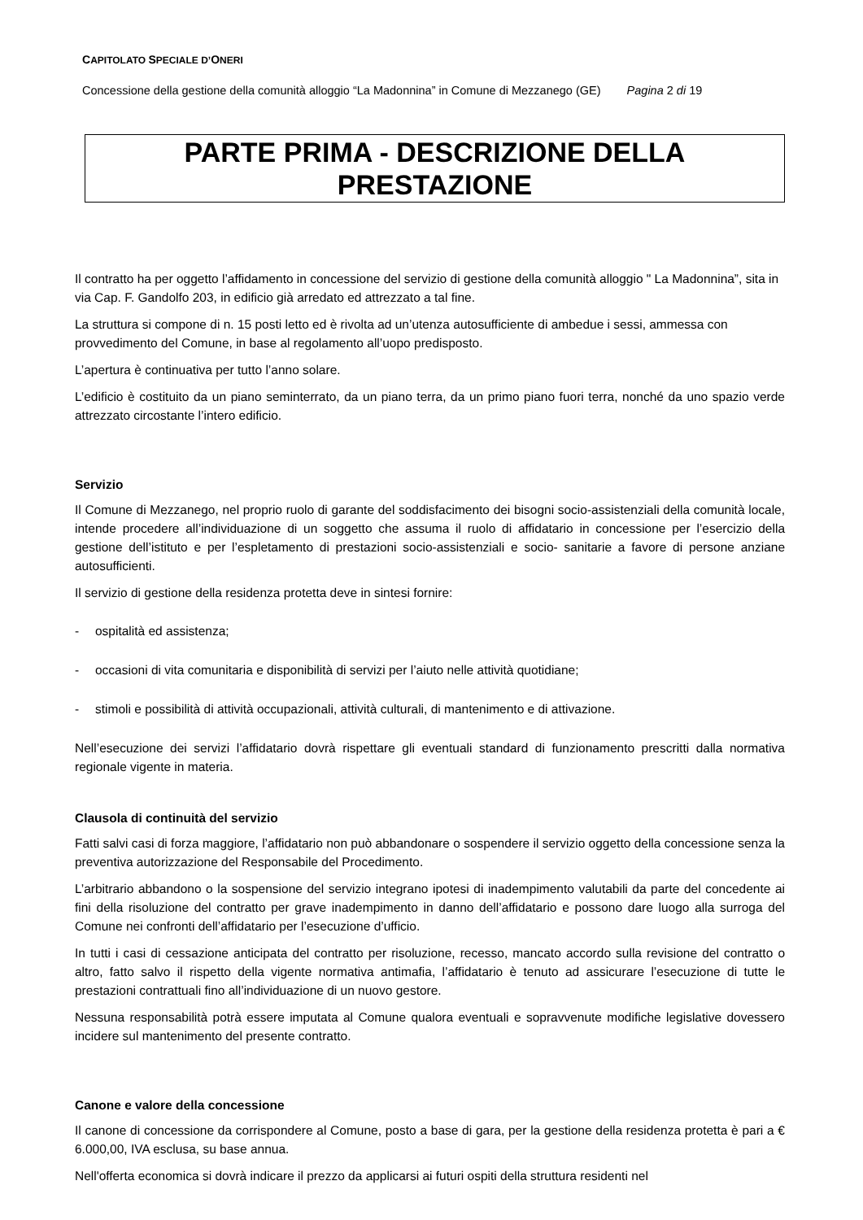CAPITOLATO SPECIALE D’ONERI
Concessione della gestione della comunità alloggio “La Madonnina” in Comune di Mezzanego (GE) Pagina 2 di 19
PARTE PRIMA - DESCRIZIONE DELLA PRESTAZIONE
Il contratto ha per oggetto l’affidamento in concessione del servizio di gestione della comunità alloggio " La Madonnina”, sita in via Cap. F. Gandolfo 203, in edificio già arredato ed attrezzato a tal fine.
La struttura si compone di n. 15 posti letto ed è rivolta ad un’utenza autosufficiente di ambedue i sessi, ammessa con provvedimento del Comune, in base al regolamento all’uopo predisposto.
L’apertura è continuativa per tutto l’anno solare.
L’edificio è costituito da un piano seminterrato, da un piano terra, da un primo piano fuori terra, nonché da uno spazio verde attrezzato circostante l’intero edificio.
Servizio
Il Comune di Mezzanego, nel proprio ruolo di garante del soddisfacimento dei bisogni socio-assistenziali della comunità locale, intende procedere all’individuazione di un soggetto che assuma il ruolo di affidatario in concessione per l’esercizio della gestione dell’istituto e per l’espletamento di prestazioni socio-assistenziali e socio- sanitarie a favore di persone anziane autosufficienti.
Il servizio di gestione della residenza protetta deve in sintesi fornire:
- ospitalità ed assistenza;
- occasioni di vita comunitaria e disponibilità di servizi per l’aiuto nelle attività quotidiane;
- stimoli e possibilità di attività occupazionali, attività culturali, di mantenimento e di attivazione.
Nell’esecuzione dei servizi l’affidatario dovrà rispettare gli eventuali standard di funzionamento prescritti dalla normativa regionale vigente in materia.
Clausola di continuità del servizio
Fatti salvi casi di forza maggiore, l’affidatario non può abbandonare o sospendere il servizio oggetto della concessione senza la preventiva autorizzazione del Responsabile del Procedimento.
L’arbitrario abbandono o la sospensione del servizio integrano ipotesi di inadempimento valutabili da parte del concedente ai fini della risoluzione del contratto per grave inadempimento in danno dell’affidatario e possono dare luogo alla surroga del Comune nei confronti dell’affidatario per l’esecuzione d’ufficio.
In tutti i casi di cessazione anticipata del contratto per risoluzione, recesso, mancato accordo sulla revisione del contratto o altro, fatto salvo il rispetto della vigente normativa antimafia, l’affidatario è tenuto ad assicurare l’esecuzione di tutte le prestazioni contrattuali fino all’individuazione di un nuovo gestore.
Nessuna responsabilità potrà essere imputata al Comune qualora eventuali e sopravvenute modifiche legislative dovessero incidere sul mantenimento del presente contratto.
Canone e valore della concessione
Il canone di concessione da corrispondere al Comune, posto a base di gara, per la gestione della residenza protetta è pari a € 6.000,00, IVA esclusa, su base annua.
Nell'offerta economica si dovrà indicare il prezzo da applicarsi ai futuri ospiti della struttura residenti nel